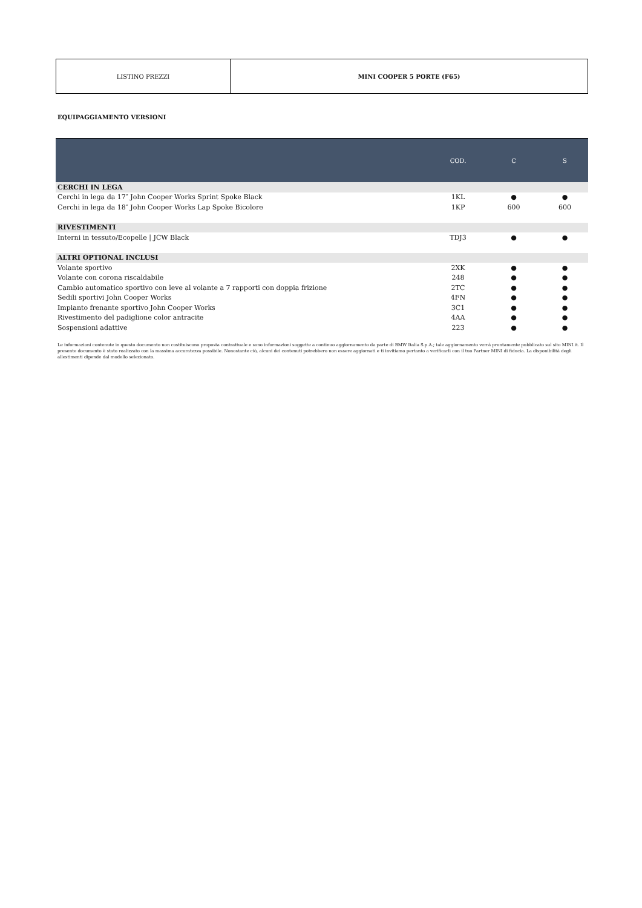| LISTINO PREZZI | MINI COOPER 5 PORTE (F65) |
EQUIPAGGIAMENTO VERSIONI
| | COD. | C | S |
| --- | --- | --- | --- |
| CERCHI IN LEGA | | | |
| Cerchi in lega da 17″ John Cooper Works Sprint Spoke Black | 1KL | ● | ● |
| Cerchi in lega da 18″ John Cooper Works Lap Spoke Bicolore | 1KP | 600 | 600 |
| RIVESTIMENTI | | | |
| Interni in tessuto/Ecopelle / JCW Black | TDJ3 | ● | ● |
| ALTRI OPTIONAL INCLUSI | | | |
| Volante sportivo | 2XK | ● | ● |
| Volante con corona riscaldabile | 248 | ● | ● |
| Cambio automatico sportivo con leve al volante a 7 rapporti con doppia frizione | 2TC | ● | ● |
| Sedili sportivi John Cooper Works | 4FN | ● | ● |
| Impianto frenante sportivo John Cooper Works | 3C1 | ● | ● |
| Rivestimento del padiglione color antracite | 4AA | ● | ● |
| Sospensioni adattive | 223 | ● | ● |
Le informazioni contenute in questo documento non costituiscono proposta contrattuale e sono informazioni soggette a continuo aggiornamento da parte di BMW Italia S.p.A.; tale aggiornamento verrà prontamente pubblicato sul sito MINI.it. Il presente documento è stato realizzato con la massima accuratezza possibile. Nonostante ciò, alcuni dei contenuti potrebbero non essere aggiornati e ti invitiamo pertanto a verificarli con il tuo Partner MINI di fiducia. La disponibilità degli allestimenti dipende dal modello selezionato.